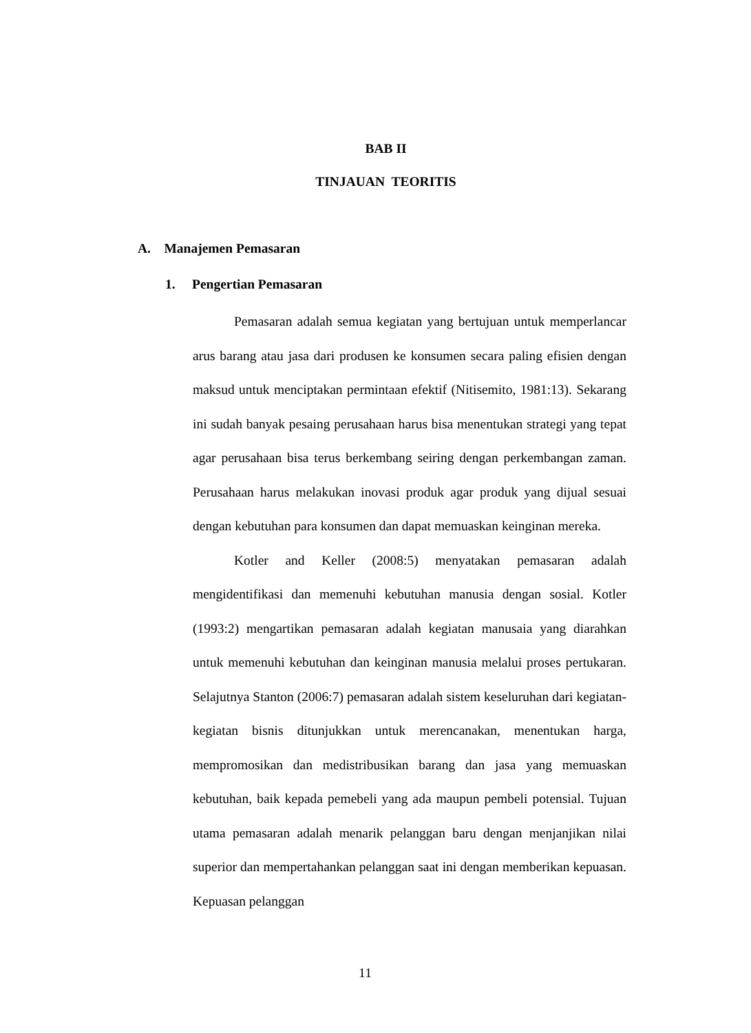BAB II
TINJAUAN TEORITIS
A. Manajemen Pemasaran
1. Pengertian Pemasaran
Pemasaran adalah semua kegiatan yang bertujuan untuk memperlancar arus barang atau jasa dari produsen ke konsumen secara paling efisien dengan maksud untuk menciptakan permintaan efektif (Nitisemito, 1981:13). Sekarang ini sudah banyak pesaing perusahaan harus bisa menentukan strategi yang tepat agar perusahaan bisa terus berkembang seiring dengan perkembangan zaman. Perusahaan harus melakukan inovasi produk agar produk yang dijual sesuai dengan kebutuhan para konsumen dan dapat memuaskan keinginan mereka.
Kotler and Keller (2008:5) menyatakan pemasaran adalah mengidentifikasi dan memenuhi kebutuhan manusia dengan sosial. Kotler (1993:2) mengartikan pemasaran adalah kegiatan manusaia yang diarahkan untuk memenuhi kebutuhan dan keinginan manusia melalui proses pertukaran. Selajutnya Stanton (2006:7) pemasaran adalah sistem keseluruhan dari kegiatan-kegiatan bisnis ditunjukkan untuk merencanakan, menentukan harga, mempromosikan dan medistribusikan barang dan jasa yang memuaskan kebutuhan, baik kepada pemebeli yang ada maupun pembeli potensial. Tujuan utama pemasaran adalah menarik pelanggan baru dengan menjanjikan nilai superior dan mempertahankan pelanggan saat ini dengan memberikan kepuasan. Kepuasan pelanggan
11